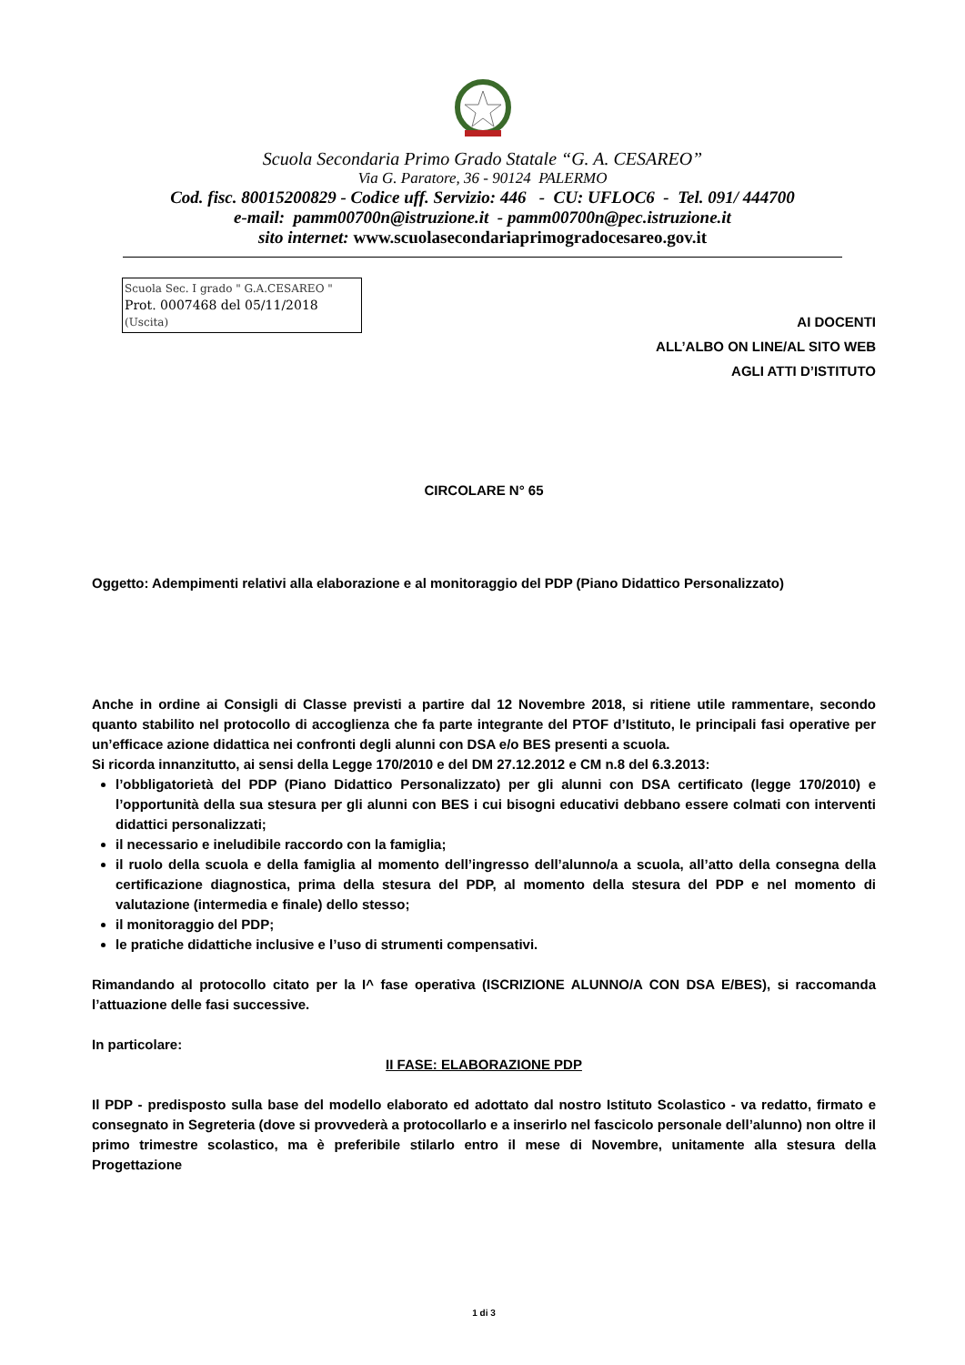Scuola Secondaria Primo Grado Statale “G. A. CESAREO”
Via G. Paratore, 36 - 90124 PALERMO
Cod. fisc. 80015200829 - Codice uff. Servizio: 446 - CU: UFLOC6 - Tel. 091/ 444700
e-mail: pamm00700n@istruzione.it - pamm00700n@pec.istruzione.it
sito internet: www.scuolasecondariaprimogradocesareo.gov.it
Scuola Sec. I grado " G.A.CESAREO "
Prot. 0007468 del 05/11/2018
(Uscita)
AI DOCENTI
ALL’ALBO ON LINE/AL SITO WEB
AGLI ATTI D’ISTITUTO
CIRCOLARE N° 65
Oggetto: Adempimenti relativi alla elaborazione e al monitoraggio del PDP (Piano Didattico Personalizzato)
Anche in ordine ai Consigli di Classe previsti a partire dal 12 Novembre 2018, si ritiene utile rammentare, secondo quanto stabilito nel protocollo di accoglienza che fa parte integrante del PTOF d’Istituto, le principali fasi operative per un’efficace azione didattica nei confronti degli alunni con DSA e/o BES presenti a scuola.
Si ricorda innanzitutto, ai sensi della Legge 170/2010 e del DM 27.12.2012 e CM n.8 del 6.3.2013:
l’obbligatorietà del PDP (Piano Didattico Personalizzato) per gli alunni con DSA certificato (legge 170/2010) e l’opportunità della sua stesura per gli alunni con BES i cui bisogni educativi debbano essere colmati con interventi didattici personalizzati;
il necessario e ineludibile raccordo con la famiglia;
il ruolo della scuola e della famiglia al momento dell’ingresso dell’alunno/a a scuola, all’atto della consegna della certificazione diagnostica, prima della stesura del PDP, al momento della stesura del PDP e nel momento di valutazione (intermedia e finale) dello stesso;
il monitoraggio del PDP;
le pratiche didattiche inclusive e l’uso di strumenti compensativi.
Rimandando al protocollo citato per la I^ fase operativa (ISCRIZIONE ALUNNO/A CON DSA E/BES), si raccomanda l’attuazione delle fasi successive.
In particolare:
II FASE: ELABORAZIONE PDP
Il PDP - predisposto sulla base del modello elaborato ed adottato dal nostro Istituto Scolastico - va redatto, firmato e consegnato in Segreteria (dove si provvederà a protocollarlo e a inserirlo nel fascicolo personale dell’alunno) non oltre il primo trimestre scolastico, ma è preferibile stilarlo entro il mese di Novembre, unitamente alla stesura della Progettazione
1 di 3